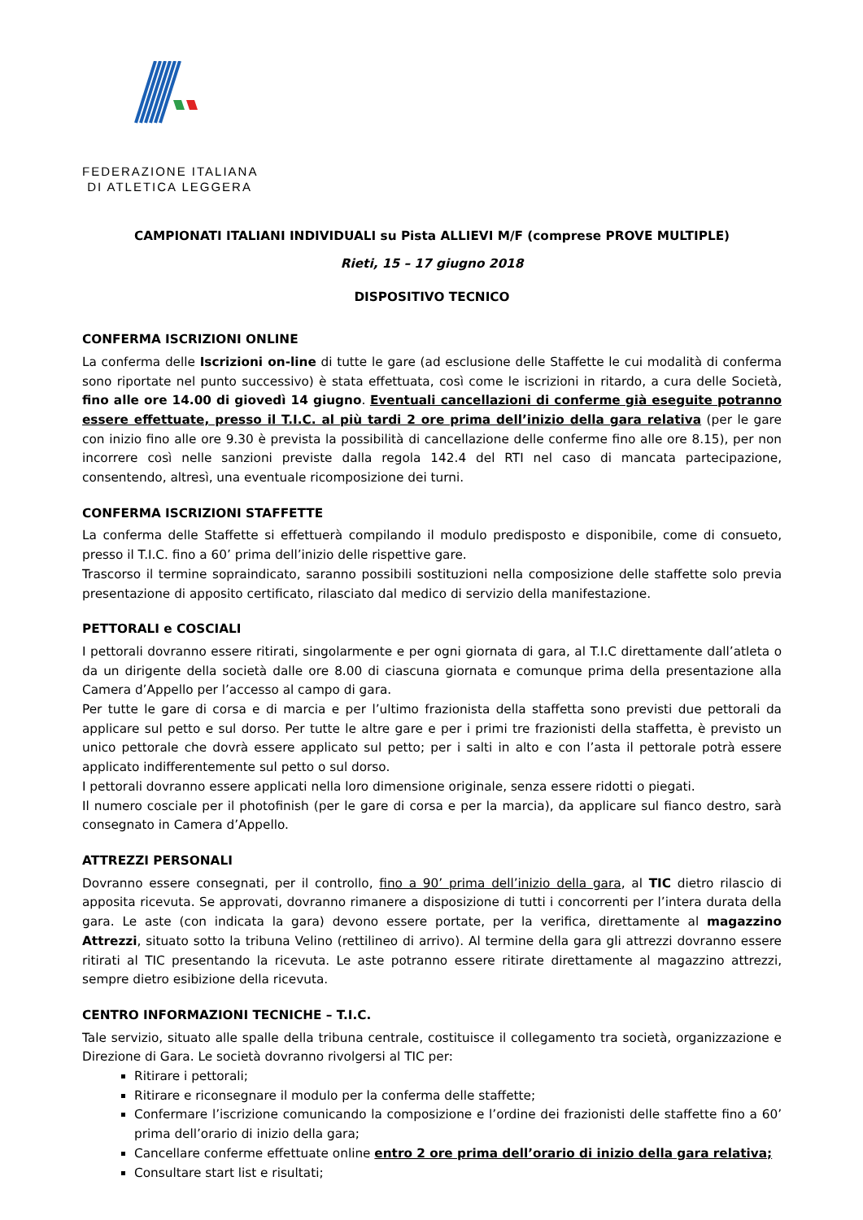FEDERAZIONE ITALIANA
DI ATLETICA LEGGERA
CAMPIONATI ITALIANI INDIVIDUALI su Pista ALLIEVI M/F (comprese PROVE MULTIPLE)
Rieti, 15 – 17 giugno 2018
DISPOSITIVO TECNICO
CONFERMA ISCRIZIONI ONLINE
La conferma delle Iscrizioni on-line di tutte le gare (ad esclusione delle Staffette le cui modalità di conferma sono riportate nel punto successivo) è stata effettuata, così come le iscrizioni in ritardo, a cura delle Società, fino alle ore 14.00 di giovedì 14 giugno. Eventuali cancellazioni di conferme già eseguite potranno essere effettuate, presso il T.I.C. al più tardi 2 ore prima dell’inizio della gara relativa (per le gare con inizio fino alle ore 9.30 è prevista la possibilità di cancellazione delle conferme fino alle ore 8.15), per non incorrere così nelle sanzioni previste dalla regola 142.4 del RTI nel caso di mancata partecipazione, consentendo, altresì, una eventuale ricomposizione dei turni.
CONFERMA ISCRIZIONI STAFFETTE
La conferma delle Staffette si effettuerà compilando il modulo predisposto e disponibile, come di consueto, presso il T.I.C. fino a 60’ prima dell’inizio delle rispettive gare.
Trascorso il termine sopraindicato, saranno possibili sostituzioni nella composizione delle staffette solo previa presentazione di apposito certificato, rilasciato dal medico di servizio della manifestazione.
PETTORALI e COSCIALI
I pettorali dovranno essere ritirati, singolarmente e per ogni giornata di gara, al T.I.C direttamente dall’atleta o da un dirigente della società dalle ore 8.00 di ciascuna giornata e comunque prima della presentazione alla Camera d’Appello per l’accesso al campo di gara.
Per tutte le gare di corsa e di marcia e per l’ultimo frazionista della staffetta sono previsti due pettorali da applicare sul petto e sul dorso. Per tutte le altre gare e per i primi tre frazionisti della staffetta, è previsto un unico pettorale che dovrà essere applicato sul petto; per i salti in alto e con l’asta il pettorale potrà essere applicato indifferentemente sul petto o sul dorso.
I pettorali dovranno essere applicati nella loro dimensione originale, senza essere ridotti o piegati.
Il numero cosciale per il photofinish (per le gare di corsa e per la marcia), da applicare sul fianco destro, sarà consegnato in Camera d’Appello.
ATTREZZI PERSONALI
Dovranno essere consegnati, per il controllo, fino a 90’ prima dell’inizio della gara, al TIC dietro rilascio di apposita ricevuta. Se approvati, dovranno rimanere a disposizione di tutti i concorrenti per l’intera durata della gara. Le aste (con indicata la gara) devono essere portate, per la verifica, direttamente al magazzino Attrezzi, situato sotto la tribuna Velino (rettilineo di arrivo). Al termine della gara gli attrezzi dovranno essere ritirati al TIC presentando la ricevuta. Le aste potranno essere ritirate direttamente al magazzino attrezzi, sempre dietro esibizione della ricevuta.
CENTRO INFORMAZIONI TECNICHE – T.I.C.
Tale servizio, situato alle spalle della tribuna centrale, costituisce il collegamento tra società, organizzazione e Direzione di Gara. Le società dovranno rivolgersi al TIC per:
Ritirare i pettorali;
Ritirare e riconsegnare il modulo per la conferma delle staffette;
Confermare l’iscrizione comunicando la composizione e l’ordine dei frazionisti delle staffette fino a 60’ prima dell’orario di inizio della gara;
Cancellare conferme effettuate online entro 2 ore prima dell’orario di inizio della gara relativa;
Consultare start list e risultati;